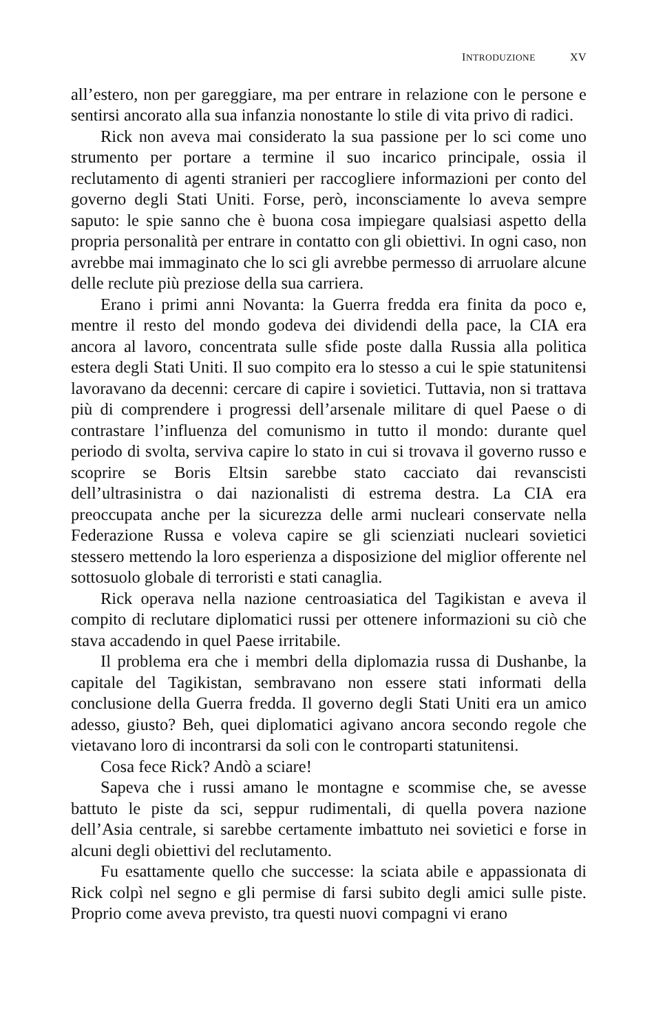INTRODUZIONE XV
all’estero, non per gareggiare, ma per entrare in relazione con le persone e sentirsi ancorato alla sua infanzia nonostante lo stile di vita privo di radici.
Rick non aveva mai considerato la sua passione per lo sci come uno strumento per portare a termine il suo incarico principale, ossia il reclutamento di agenti stranieri per raccogliere informazioni per conto del governo degli Stati Uniti. Forse, però, inconsciamente lo aveva sempre saputo: le spie sanno che è buona cosa impiegare qualsiasi aspetto della propria personalità per entrare in contatto con gli obiettivi. In ogni caso, non avrebbe mai immaginato che lo sci gli avrebbe permesso di arruolare alcune delle reclute più preziose della sua carriera.
Erano i primi anni Novanta: la Guerra fredda era finita da poco e, mentre il resto del mondo godeva dei dividendi della pace, la CIA era ancora al lavoro, concentrata sulle sfide poste dalla Russia alla politica estera degli Stati Uniti. Il suo compito era lo stesso a cui le spie statunitensi lavoravano da decenni: cercare di capire i sovietici. Tuttavia, non si trattava più di comprendere i progressi dell’arsenale militare di quel Paese o di contrastare l’influenza del comunismo in tutto il mondo: durante quel periodo di svolta, serviva capire lo stato in cui si trovava il governo russo e scoprire se Boris Eltsin sarebbe stato cacciato dai revanscisti dell’ultrasinistra o dai nazionalisti di estrema destra. La CIA era preoccupata anche per la sicurezza delle armi nucleari conservate nella Federazione Russa e voleva capire se gli scienziati nucleari sovietici stessero mettendo la loro esperienza a disposizione del miglior offerente nel sottosuolo globale di terroristi e stati canaglia.
Rick operava nella nazione centroasiatica del Tagikistan e aveva il compito di reclutare diplomatici russi per ottenere informazioni su ciò che stava accadendo in quel Paese irritabile.
Il problema era che i membri della diplomazia russa di Dushanbe, la capitale del Tagikistan, sembravano non essere stati informati della conclusione della Guerra fredda. Il governo degli Stati Uniti era un amico adesso, giusto? Beh, quei diplomatici agivano ancora secondo regole che vietavano loro di incontrarsi da soli con le controparti statunitensi.
Cosa fece Rick? Andò a sciare!
Sapeva che i russi amano le montagne e scommise che, se avesse battuto le piste da sci, seppur rudimentali, di quella povera nazione dell’Asia centrale, si sarebbe certamente imbattuto nei sovietici e forse in alcuni degli obiettivi del reclutamento.
Fu esattamente quello che successe: la sciata abile e appassionata di Rick colpì nel segno e gli permise di farsi subito degli amici sulle piste. Proprio come aveva previsto, tra questi nuovi compagni vi erano